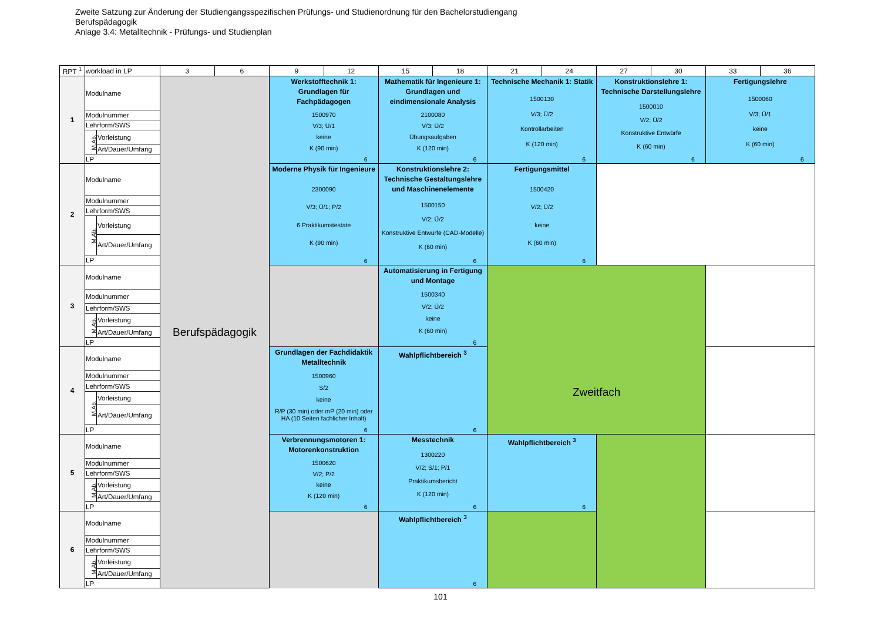Zweite Satzung zur Änderung der Studiengangsspezifischen Prüfungs- und Studienordnung für den Bachelorstudiengang
Berufspädagogik
Anlage 3.4: Metalltechnik - Prüfungs- und Studienplan
| RPT <sup>1</sup> | workload in LP | | 3 | 6 | 9 | 12 | 15 | 18 | 21 | 24 | 27 | 30 | 33 | 36 |
| --- | --- | --- | --- | --- | --- | --- | --- | --- | --- | --- | --- | --- | --- | --- |
| 1 | Modulname | | Berufspädagogik | | Werkstofftechnik 1: Grundlagen für Fachpädagogen 1500970 V/3; Ü/1 keine K (90 min) 6 | | Mathematik für Ingenieure 1: Grundlagen und eindimensionale Analysis 2100080 V/3; Ü/2 Übungsaufgaben K (120 min) 6 | | Technische Mechanik 1: Statik 1500130 V/3; Ü/2 Kontrollarbeiten K (120 min) 6 | | Konstruktionslehre 1: Technische Darstellungslehre 1500010 V/2; Ü/2 Konstruktive Entwürfe K (60 min) 6 | | Fertigungslehre 1500060 V/3; Ü/1 keine K (60 min) 6 | |
| | Modulnummer | | | | | | | | | | | | | |
| | Lehrform/SWS | | | | | | | | | | | | | |
| | M.Ab. | Vorleistung | | | | | | | | | | | | |
| | | Art/Dauer/Umfang | | | | | | | | | | | | |
| | LP | | | | | | | | | | | | | |
| 2 | Modulname | | | | Moderne Physik für Ingenieure 2300090 V/3; Ü/1; P/2 6 Praktikumstestate K (90 min) 6 | | Konstruktionslehre 2: Technische Gestaltungslehre und Maschinenelemente 1500150 V/2; Ü/2 Konstruktive Entwürfe (CAD-Modelle) K (60 min) 6 | | Fertigungsmittel 1500420 V/2; Ü/2 keine K (60 min) 6 | | | | | |
| | Modulnummer | | | | | | | | | | | | | |
| | Lehrform/SWS | | | | | | | | | | | | | |
| | M.Ab. | Vorleistung | | | | | | | | | | | | |
| | | Art/Dauer/Umfang | | | | | | | | | | | | |
| | LP | | | | | | | | | | | | | |
| 3 | Modulname | | | | | | Automatisierung in Fertigung und Montage 1500340 V/2; Ü/2 keine K (60 min) 6 | | Zweitfach | | | | | |
| | Modulnummer | | | | | | | | | | | | | |
| | Lehrform/SWS | | | | | | | | | | | | | |
| | M.Ab. | Vorleistung | | | | | | | | | | | | |
| | | Art/Dauer/Umfang | | | | | | | | | | | | |
| | LP | | | | | | | | | | | | | |
| 4 | Modulname | | | | Grundlagen der Fachdidaktik Metalltechnik 1500960 S/2 keine R/P (30 min) oder mP (20 min) oder HA (10 Seiten fachlicher Inhalt) 6 | | Wahlpflichtbereich <sup>3</sup> 6 | | | | | | | |
| | Modulnummer | | | | | | | | | | | | | |
| | Lehrform/SWS | | | | | | | | | | | | | |
| | M.Ab. | Vorleistung | | | | | | | | | | | | |
| | | Art/Dauer/Umfang | | | | | | | | | | | | |
| | LP | | | | | | | | | | | | | |
| 5 | Modulname | | | | Verbrennungsmotoren 1: Motorenkonstruktion 1500620 V/2; P/2 keine K (120 min) 6 | | Messtechnik 1300220 V/2; S/1; P/1 Praktikumsbericht K (120 min) 6 | | Wahlpflichtbereich <sup>3</sup> 6 | | | | | |
| | Modulnummer | | | | | | | | | | | | | |
| | Lehrform/SWS | | | | | | | | | | | | | |
| | M.Ab. | Vorleistung | | | | | | | | | | | | |
| | | Art/Dauer/Umfang | | | | | | | | | | | | |
| | LP | | | | | | | | | | | | | |
| 6 | Modulname | | | | | | Wahlpflichtbereich <sup>3</sup> 6 | | | | | | | |
| | Modulnummer | | | | | | | | | | | | | |
| | Lehrform/SWS | | | | | | | | | | | | | |
| | M.Ab. | Vorleistung | | | | | | | | | | | | |
| | | Art/Dauer/Umfang | | | | | | | | | | | | |
| | LP | | | | | | | | | | | | | |
101